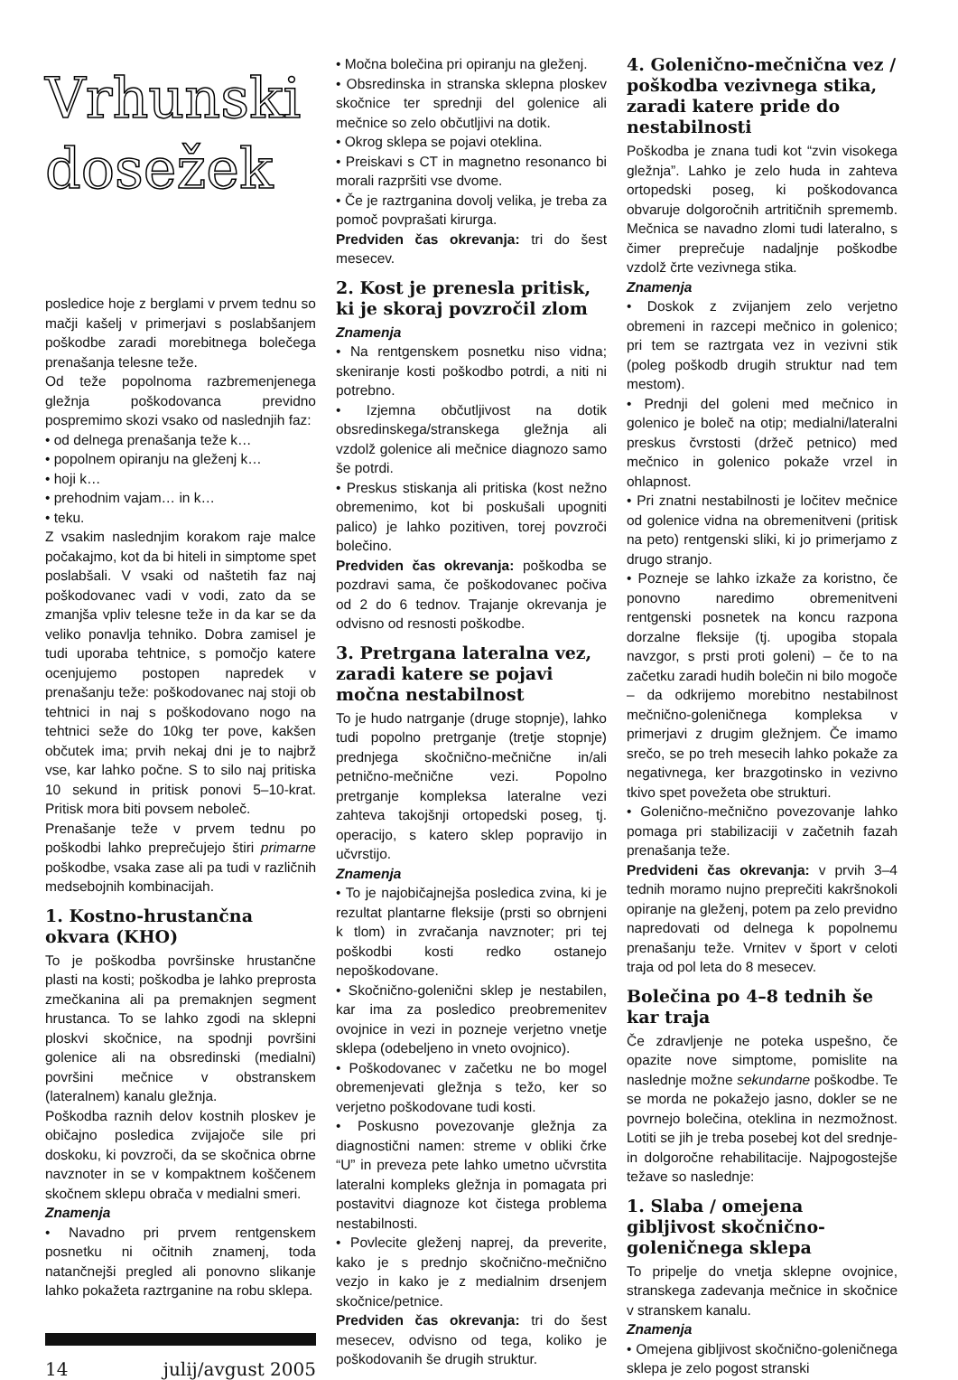Vrhunski
dosežek
posledice hoje z berglami v prvem tednu so mačji kašelj v primerjavi s poslabšanjem poškodbe zaradi morebitnega bolečega prenašanja telesne teže.
Od teže popolnoma razbremenjenega gležnja poškodovanca previdno pospremimo skozi vsako od naslednjih faz:
• od delnega prenašanja teže k…
• popolnem opiranju na gleženj k…
• hoji k…
• prehodnim vajam… in k…
• teku.
Z vsakim naslednjim korakom raje malce počakajmo, kot da bi hiteli in simptome spet poslabšali. V vsaki od naštetih faz naj poškodovanec vadi v vodi, zato da se zmanjša vpliv telesne teže in da kar se da veliko ponavlja tehniko. Dobra zamisel je tudi uporaba tehtnice, s pomočjo katere ocenjujemo postopen napredek v prenašanju teže: poškodovanec naj stoji ob tehtnici in naj s poškodovano nogo na tehtnici seže do 10kg ter pove, kakšen občutek ima; prvih nekaj dni je to najbrž vse, kar lahko počne. S to silo naj pritiska 10 sekund in pritisk ponovi 5–10-krat. Pritisk mora biti povsem neboleč.
Prenašanje teže v prvem tednu po poškodbi lahko preprečujejo štiri primarne poškodbe, vsaka zase ali pa tudi v različnih medsebojnih kombinacijah.
1. Kostno-hrustančna okvara (KHO)
To je poškodba površinske hrustančne plasti na kosti; poškodba je lahko preprosta zmečkanina ali pa premaknjen segment hrustanca. To se lahko zgodi na sklepni ploskvi skočnice, na spodnji površini golenice ali na obsredinski (medialni) površini mečnice v obstranskem (lateralnem) kanalu gležnja.
Poškodba raznih delov kostnih ploskev je običajno posledica zvijajoče sile pri doskoku, ki povzroči, da se skočnica obrne navznoter in se v kompaktnem koščenem skočnem sklepu obrača v medialni smeri.
Znamenja
• Navadno pri prvem rentgenskem posnetku ni očitnih znamenj, toda natančnejši pregled ali ponovno slikanje lahko pokažeta raztrganine na robu sklepa.
14 julij/avgust 2005
• Močna bolečina pri opiranju na gleženj.
• Obsredinska in stranska sklepna ploskev skočnice ter sprednji del golenice ali mečnice so zelo občutljivi na dotik.
• Okrog sklepa se pojavi oteklina.
• Preiskavi s CT in magnetno resonanco bi morali razpršiti vse dvome.
• Če je raztrganina dovolj velika, je treba za pomoč povprašati kirurga.
Predviden čas okrevanja: tri do šest mesecev.
2. Kost je prenesla pritisk, ki je skoraj povzročil zlom
Znamenja
• Na rentgenskem posnetku niso vidna; skeniranje kosti poškodbo potrdi, a niti ni potrebno.
• Izjemna občutljivost na dotik obsredinskega/stranskega gležnja ali vzdolž golenice ali mečnice diagnozo samo še potrdi.
• Preskus stiskanja ali pritiska (kost nežno obremenimo, kot bi poskušali upogniti palico) je lahko pozitiven, torej povzroči bolečino.
Predviden čas okrevanja: poškodba se pozdravi sama, če poškodovanec počiva od 2 do 6 tednov. Trajanje okrevanja je odvisno od resnosti poškodbe.
3. Pretrgana lateralna vez, zaradi katere se pojavi močna nestabilnost
To je hudo natrganje (druge stopnje), lahko tudi popolno pretrganje (tretje stopnje) prednjega skočnično-mečnične in/ali petnično-mečnične vezi. Popolno pretrganje kompleksa lateralne vezi zahteva takojšnji ortopedski poseg, tj. operacijo, s katero sklep popravijo in učvrstijo.
Znamenja
• To je najobičajnejša posledica zvina, ki je rezultat plantarne fleksije (prsti so obrnjeni k tlom) in zvračanja navznoter; pri tej poškodbi kosti redko ostanejo nepoškodovane.
• Skočnično-golenični sklep je nestabilen, kar ima za posledico preobremenitev ovojnice in vezi in pozneje verjetno vnetje sklepa (odebeljeno in vneto ovojnico).
• Poškodovanec v začetku ne bo mogel obremenjevati gležnja s težo, ker so verjetno poškodovane tudi kosti.
• Poskusno povezovanje gležnja za diagnostični namen: streme v obliki črke “U” in preveza pete lahko umetno učvrstita lateralni kompleks gležnja in pomagata pri postavitvi diagnoze kot čistega problema nestabilnosti.
• Povlecite gleženj naprej, da preverite, kako je s prednjo skočnično-mečnično vezjo in kako je z medialnim drsenjem skočnice/petnice.
Predviden čas okrevanja: tri do šest mesecev, odvisno od tega, koliko je poškodovanih še drugih struktur.
4. Golenično-mečnična vez / poškodba vezivnega stika, zaradi katere pride do nestabilnosti
Poškodba je znana tudi kot “zvin visokega gležnja”. Lahko je zelo huda in zahteva ortopedski poseg, ki poškodovanca obvaruje dolgoročnih artritičnih sprememb. Mečnica se navadno zlomi tudi lateralno, s čimer preprečuje nadaljnje poškodbe vzdolž črte vezivnega stika.
Znamenja
• Doskok z zvijanjem zelo verjetno obremeni in razcepi mečnico in golenico; pri tem se raztrgata vez in vezivni stik (poleg poškodb drugih struktur nad tem mestom).
• Prednji del goleni med mečnico in golenico je boleč na otip; medialni/lateralni preskus čvrstosti (držeč petnico) med mečnico in golenico pokaže vrzel in ohlapnost.
• Pri znatni nestabilnosti je ločitev mečnice od golenice vidna na obremenitveni (pritisk na peto) rentgenski sliki, ki jo primerjamo z drugo stranjo.
• Pozneje se lahko izkaže za koristno, če ponovno naredimo obremenitveni rentgenski posnetek na koncu razpona dorzalne fleksije (tj. upogiba stopala navzgor, s prsti proti goleni) – če to na začetku zaradi hudih bolečin ni bilo mogoče – da odkrijemo morebitno nestabilnost mečnično-goleničnega kompleksa v primerjavi z drugim gležnjem. Če imamo srečo, se po treh mesecih lahko pokaže za negativnega, ker brazgotinsko in vezivno tkivo spet povežeta obe strukturi.
• Golenično-mečnično povezovanje lahko pomaga pri stabilizaciji v začetnih fazah prenašanja teže.
Predvideni čas okrevanja: v prvih 3–4 tednih moramo nujno preprečiti kakršnokoli opiranje na gleženj, potem pa zelo previdno napredovati od delnega k popolnemu prenašanju teže. Vrnitev v šport v celoti traja od pol leta do 8 mesecev.
Bolečina po 4–8 tednih še kar traja
Če zdravljenje ne poteka uspešno, če opazite nove simptome, pomislite na naslednje možne sekundarne poškodbe. Te se morda ne pokažejo jasno, dokler se ne povrnejo bolečina, oteklina in nezmožnost. Lotiti se jih je treba posebej kot del srednje- in dolgoročne rehabilitacije. Najpogostejše težave so naslednje:
1. Slaba / omejena gibljivost skočnično-goleničnega sklepa
To pripelje do vnetja sklepne ovojnice, stranskega zadevanja mečnice in skočnice v stranskem kanalu.
Znamenja
• Omejena gibljivost skočnično-goleničnega sklepa je zelo pogost stranski